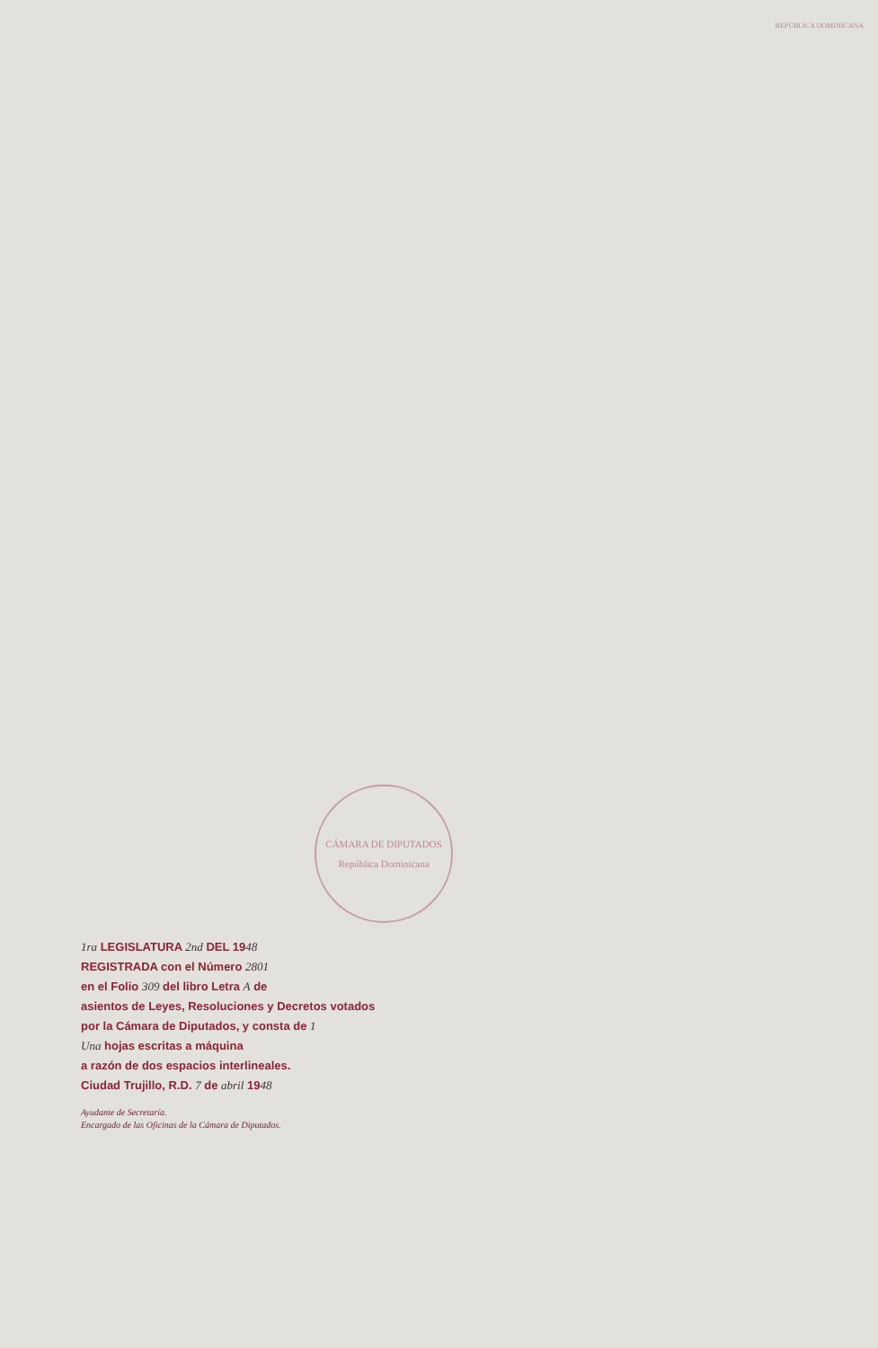REPÚBLICA DOMINICANA
CÁMARA DE DIPUTADOS
República Dominicana
1ra LEGISLATURA 2nd DEL 1948
REGISTRADA con el Número 2801
en el Folio 309 del libro Letra A de
asientos de Leyes, Resoluciones y Decretos votados
por la Cámara de Diputados, y consta de 1
Una hojas escritas a máquina
a razón de dos espacios interlineales.
Ciudad Trujillo, R.D. 7 de abril 1948
Ayudante de Secretaría.
Encargado de las Oficinas de la Cámara de Diputados.